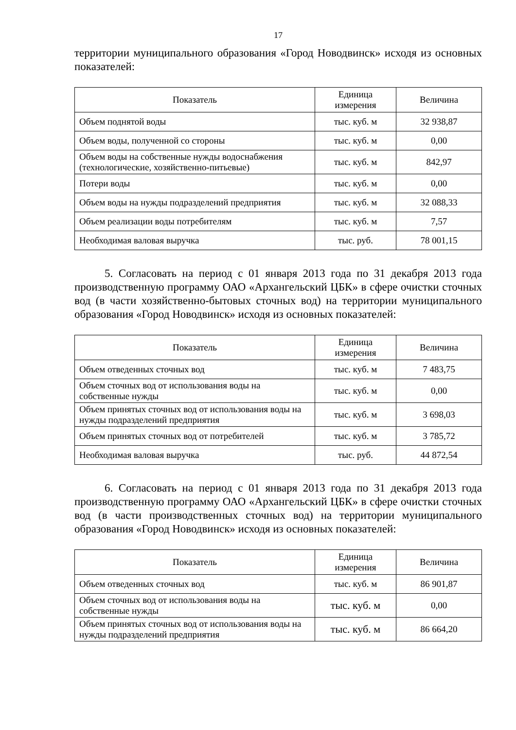17
территории муниципального образования «Город Новодвинск» исходя из основных показателей:
| Показатель | Единица измерения | Величина |
| --- | --- | --- |
| Объем поднятой воды | тыс. куб. м | 32 938,87 |
| Объем воды, полученной со стороны | тыс. куб. м | 0,00 |
| Объем воды на собственные нужды водоснабжения (технологические, хозяйственно-питьевые) | тыс. куб. м | 842,97 |
| Потери воды | тыс. куб. м | 0,00 |
| Объем воды на нужды подразделений предприятия | тыс. куб. м | 32 088,33 |
| Объем реализации воды потребителям | тыс. куб. м | 7,57 |
| Необходимая валовая выручка | тыс. руб. | 78 001,15 |
5. Согласовать на период с 01 января 2013 года по 31 декабря 2013 года производственную программу ОАО «Архангельский ЦБК» в сфере очистки сточных вод (в части хозяйственно-бытовых сточных вод) на территории муниципального образования «Город Новодвинск» исходя из основных показателей:
| Показатель | Единица измерения | Величина |
| --- | --- | --- |
| Объем отведенных сточных вод | тыс. куб. м | 7 483,75 |
| Объем сточных вод от использования воды на собственные нужды | тыс. куб. м | 0,00 |
| Объем принятых сточных вод от использования воды на нужды подразделений предприятия | тыс. куб. м | 3 698,03 |
| Объем принятых сточных вод от потребителей | тыс. куб. м | 3 785,72 |
| Необходимая валовая выручка | тыс. руб. | 44 872,54 |
6. Согласовать на период с 01 января 2013 года по 31 декабря 2013 года производственную программу ОАО «Архангельский ЦБК» в сфере очистки сточных вод (в части производственных сточных вод) на территории муниципального образования «Город Новодвинск» исходя из основных показателей:
| Показатель | Единица измерения | Величина |
| --- | --- | --- |
| Объем отведенных сточных вод | тыс. куб. м | 86 901,87 |
| Объем сточных вод от использования воды на собственные нужды | тыс. куб. м | 0,00 |
| Объем принятых сточных вод от использования воды на нужды подразделений предприятия | тыс. куб. м | 86 664,20 |